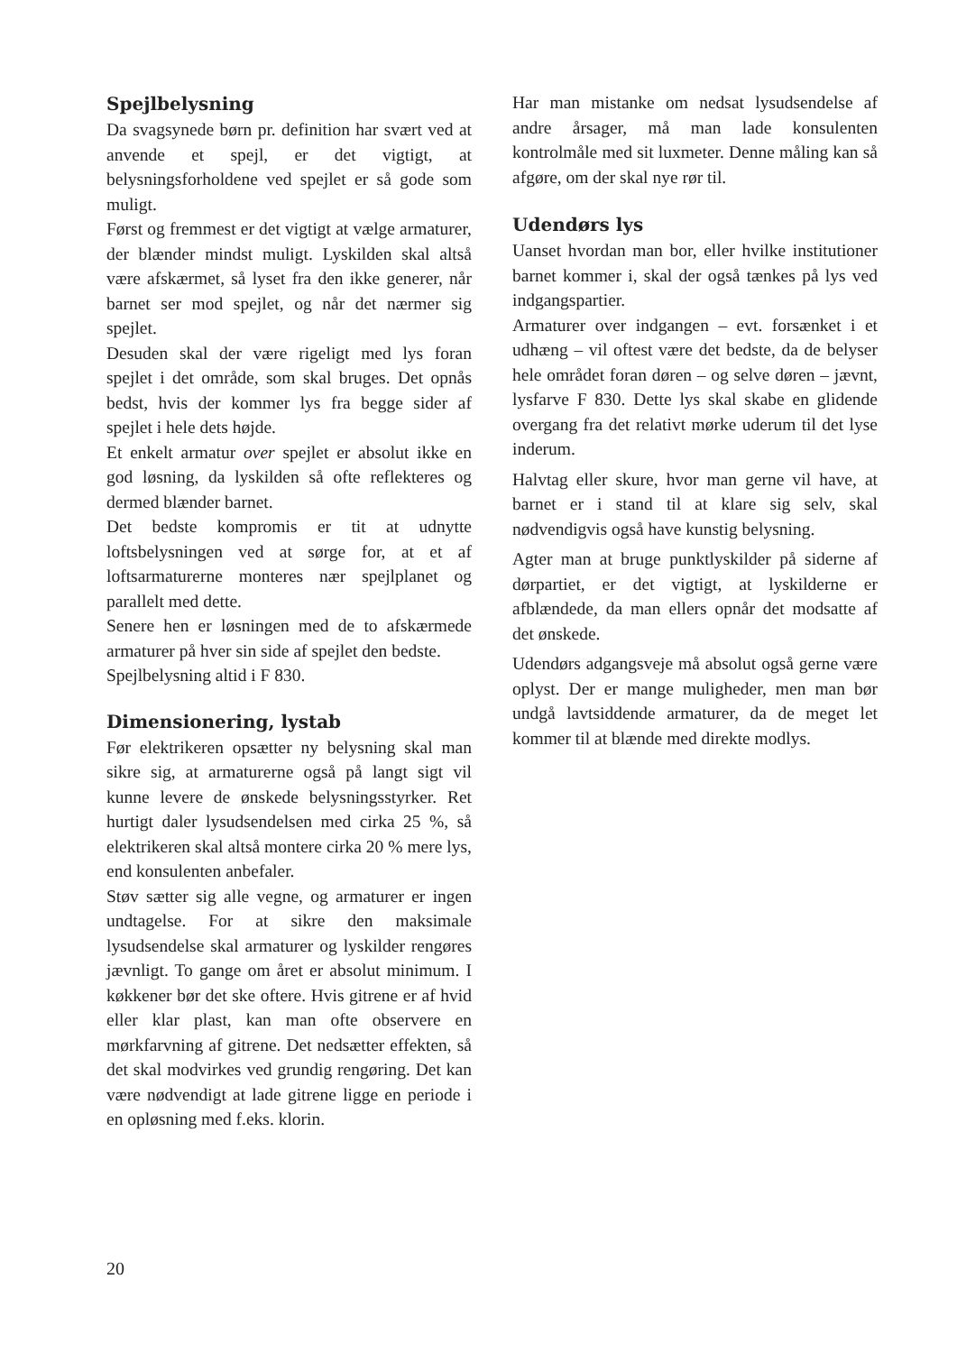Spejlbelysning
Da svagsynede børn pr. definition har svært ved at anvende et spejl, er det vigtigt, at belysningsforholdene ved spejlet er så gode som muligt.
Først og fremmest er det vigtigt at vælge armaturer, der blænder mindst muligt. Lyskilden skal altså være afskærmet, så lyset fra den ikke generer, når barnet ser mod spejlet, og når det nærmer sig spejlet.
Desuden skal der være rigeligt med lys foran spejlet i det område, som skal bruges. Det opnås bedst, hvis der kommer lys fra begge sider af spejlet i hele dets højde.
Et enkelt armatur over spejlet er absolut ikke en god løsning, da lyskilden så ofte reflekteres og dermed blænder barnet.
Det bedste kompromis er tit at udnytte loftsbelysningen ved at sørge for, at et af loftsarmaturerne monteres nær spejlplanet og parallelt med dette.
Senere hen er løsningen med de to afskærmede armaturer på hver sin side af spejlet den bedste.
Spejlbelysning altid i F 830.
Dimensionering, lystab
Før elektrikeren opsætter ny belysning skal man sikre sig, at armaturerne også på langt sigt vil kunne levere de ønskede belysningsstyrker. Ret hurtigt daler lysudsendelsen med cirka 25 %, så elektrikeren skal altså montere cirka 20 % mere lys, end konsulenten anbefaler.
Støv sætter sig alle vegne, og armaturer er ingen undtagelse. For at sikre den maksimale lysudsendelse skal armaturer og lyskilder rengøres jævnligt. To gange om året er absolut minimum. I køkkener bør det ske oftere. Hvis gitrene er af hvid eller klar plast, kan man ofte observere en mørkfarvning af gitrene. Det nedsætter effekten, så det skal modvirkes ved grundig rengøring. Det kan være nødvendigt at lade gitrene ligge en periode i en opløsning med f.eks. klorin.
Har man mistanke om nedsat lysudsendelse af andre årsager, må man lade konsulenten kontrolmåle med sit luxmeter. Denne måling kan så afgøre, om der skal nye rør til.
Udendørs lys
Uanset hvordan man bor, eller hvilke institutioner barnet kommer i, skal der også tænkes på lys ved indgangspartier.
Armaturer over indgangen – evt. forsænket i et udhæng – vil oftest være det bedste, da de belyser hele området foran døren – og selve døren – jævnt, lysfarve F 830. Dette lys skal skabe en glidende overgang fra det relativt mørke uderum til det lyse inderum.
Halvtag eller skure, hvor man gerne vil have, at barnet er i stand til at klare sig selv, skal nødvendigvis også have kunstig belysning.
Agter man at bruge punktlyskilder på siderne af dørpartiet, er det vigtigt, at lyskilderne er afblændede, da man ellers opnår det modsatte af det ønskede.
Udendørs adgangsveje må absolut også gerne være oplyst. Der er mange muligheder, men man bør undgå lavtsiddende armaturer, da de meget let kommer til at blænde med direkte modlys.
20